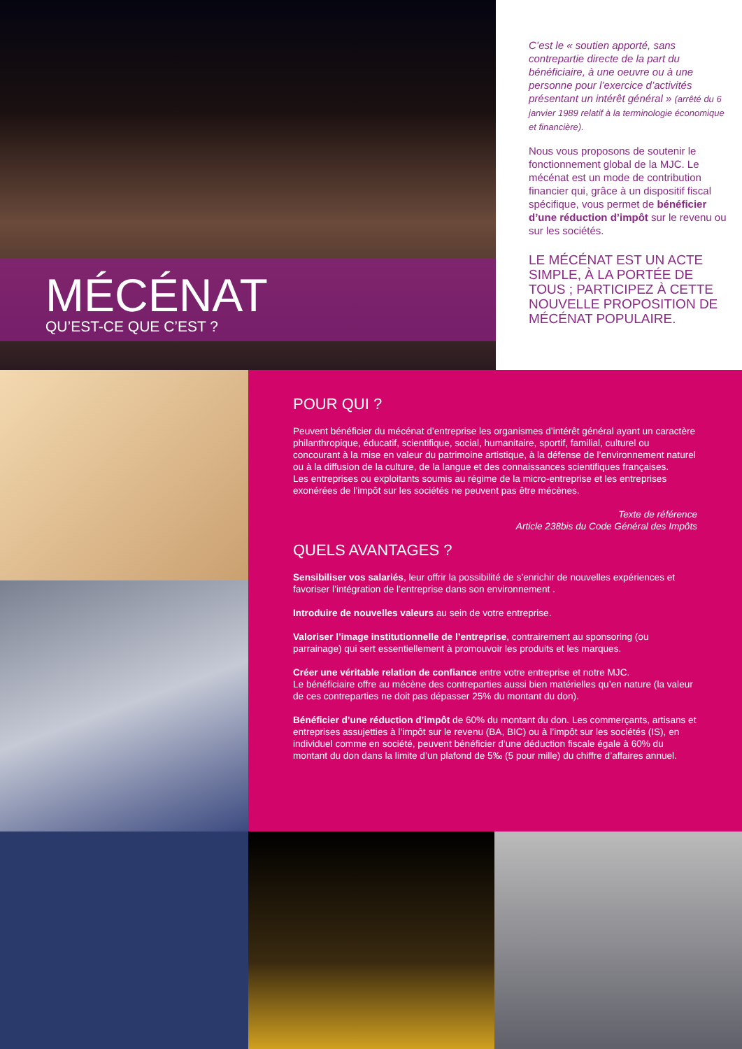MÉCÉNAT
QU’EST-CE QUE C’EST ?
C’est le « soutien apporté, sans contrepartie directe de la part du bénéficiaire, à une oeuvre ou à une personne pour l’exercice d’activités présentant un intérêt général » (arrêté du 6 janvier 1989 relatif à la terminologie économique et financière).
Nous vous proposons de soutenir le fonctionnement global de la MJC. Le mécénat est un mode de contribution financier qui, grâce à un dispositif fiscal spécifique, vous permet de bénéficier d’une réduction d’impôt sur le revenu ou sur les sociétés.
LE MÉCÉNAT EST UN ACTE SIMPLE, À LA PORTÉE DE TOUS ; PARTICIPEZ À CETTE NOUVELLE PROPOSITION DE MÉCÉNAT POPULAIRE.
POUR QUI ?
Peuvent bénéficier du mécénat d’entreprise les organismes d’intérêt général ayant un caractère philanthropique, éducatif, scientifique, social, humanitaire, sportif, familial, culturel ou concourant à la mise en valeur du patrimoine artistique, à la défense de l’environnement naturel ou à la diffusion de la culture, de la langue et des connaissances scientifiques françaises.
Les entreprises ou exploitants soumis au régime de la micro-entreprise et les entreprises exonérées de l’impôt sur les sociétés ne peuvent pas être mécènes.
Texte de référence
Article 238bis du Code Général des Impôts
QUELS AVANTAGES ?
Sensibiliser vos salariés, leur offrir la possibilité de s’enrichir de nouvelles expériences et favoriser l’intégration de l’entreprise dans son environnement .
Introduire de nouvelles valeurs au sein de votre entreprise.
Valoriser l’image institutionnelle de l’entreprise, contrairement au sponsoring (ou parrainage) qui sert essentiellement à promouvoir les produits et les marques.
Créer une véritable relation de confiance entre votre entreprise et notre MJC.
Le bénéficiaire offre au mécène des contreparties aussi bien matérielles qu’en nature (la valeur de ces contreparties ne doit pas dépasser 25% du montant du don).
Bénéficier d’une réduction d’impôt de 60% du montant du don. Les commerçants, artisans et entreprises assujetties à l’impôt sur le revenu (BA, BIC) ou à l’impôt sur les sociétés (IS), en individuel comme en société, peuvent bénéficier d’une déduction fiscale égale à 60% du montant du don dans la limite d’un plafond de 5‰ (5 pour mille) du chiffre d’affaires annuel.